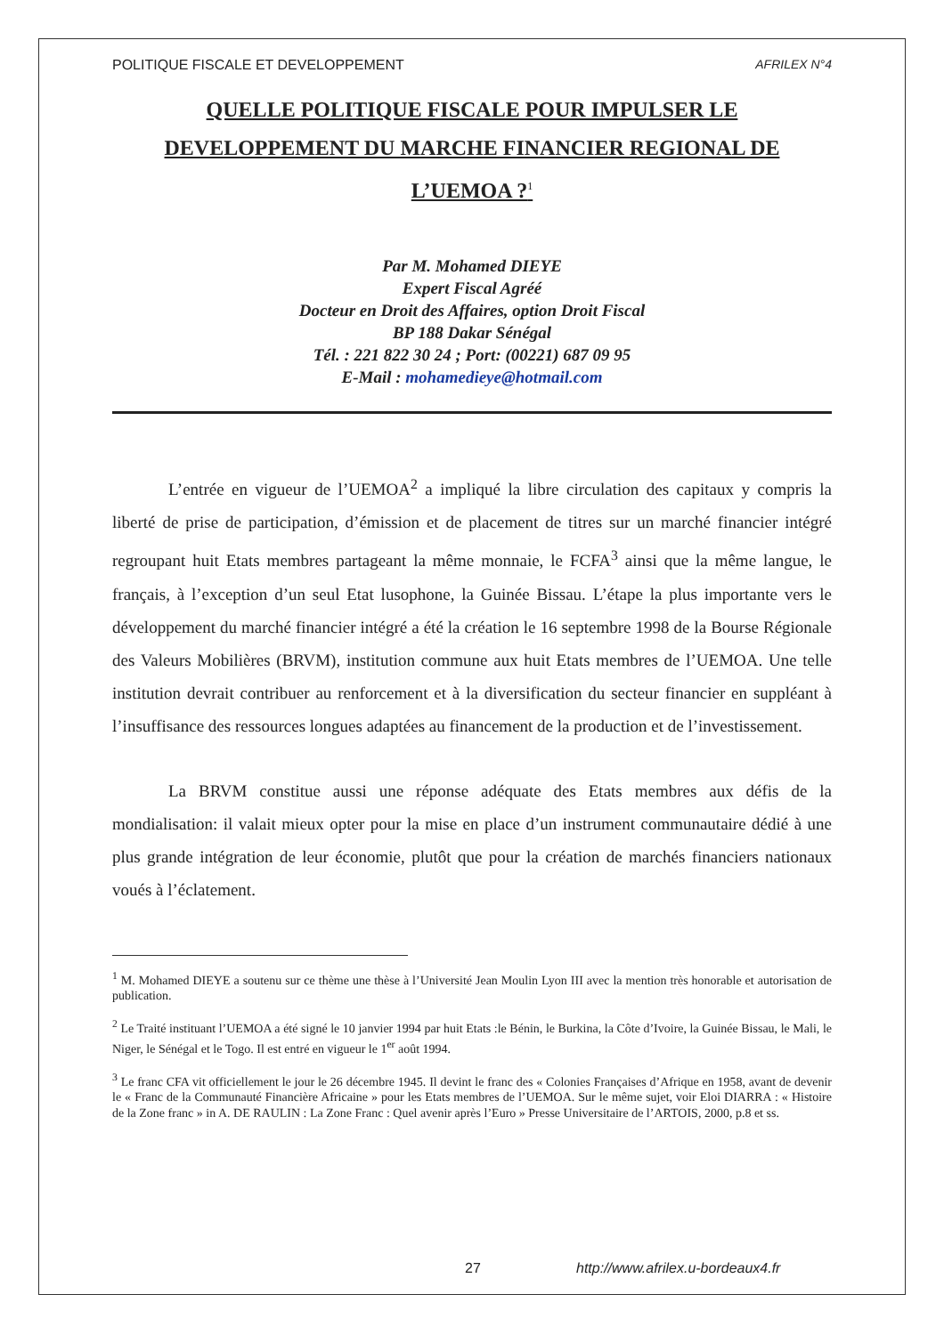POLITIQUE FISCALE ET DEVELOPPEMENT AFRILEX N°4
QUELLE POLITIQUE FISCALE POUR IMPULSER LE
DEVELOPPEMENT DU MARCHE FINANCIER REGIONAL DE
L’UEMOA ?<sup>1</sup>
Par M. Mohamed DIEYE
Expert Fiscal Agréé
Docteur en Droit des Affaires, option Droit Fiscal
BP 188 Dakar Sénégal
Tél. : 221 822 30 24 ; Port: (00221) 687 09 95
E-Mail : mohamedieye@hotmail.com
L’entrée en vigueur de l’UEMOA<sup>2</sup> a impliqué la libre circulation des capitaux y compris la liberté de prise de participation, d’émission et de placement de titres sur un marché financier intégré regroupant huit Etats membres partageant la même monnaie, le FCFA<sup>3</sup> ainsi que la même langue, le français, à l’exception d’un seul Etat lusophone, la Guinée Bissau. L’étape la plus importante vers le développement du marché financier intégré a été la création le 16 septembre 1998 de la Bourse Régionale des Valeurs Mobilières (BRVM), institution commune aux huit Etats membres de l’UEMOA. Une telle institution devrait contribuer au renforcement et à la diversification du secteur financier en suppléant à l’insuffisance des ressources longues adaptées au financement de la production et de l’investissement.
La BRVM constitue aussi une réponse adéquate des Etats membres aux défis de la mondialisation: il valait mieux opter pour la mise en place d’un instrument communautaire dédié à une plus grande intégration de leur économie, plutôt que pour la création de marchés financiers nationaux voués à l’éclatement.
<sup>1</sup> M. Mohamed DIEYE a soutenu sur ce thème une thèse à l’Université Jean Moulin Lyon III avec la mention très honorable et autorisation de publication.
<sup>2</sup> Le Traité instituant l’UEMOA a été signé le 10 janvier 1994 par huit Etats :le Bénin, le Burkina, la Côte d’Ivoire, la Guinée Bissau, le Mali, le Niger, le Sénégal et le Togo. Il est entré en vigueur le 1<sup>er</sup> août 1994.
<sup>3</sup> Le franc CFA vit officiellement le jour le 26 décembre 1945. Il devint le franc des « Colonies Françaises d’Afrique en 1958, avant de devenir le « Franc de la Communauté Financière Africaine » pour les Etats membres de l’UEMOA. Sur le même sujet, voir Eloi DIARRA : « Histoire de la Zone franc » in A. DE RAULIN : La Zone Franc : Quel avenir après l’Euro » Presse Universitaire de l’ARTOIS, 2000, p.8 et ss.
27 http://www.afrilex.u-bordeaux4.fr